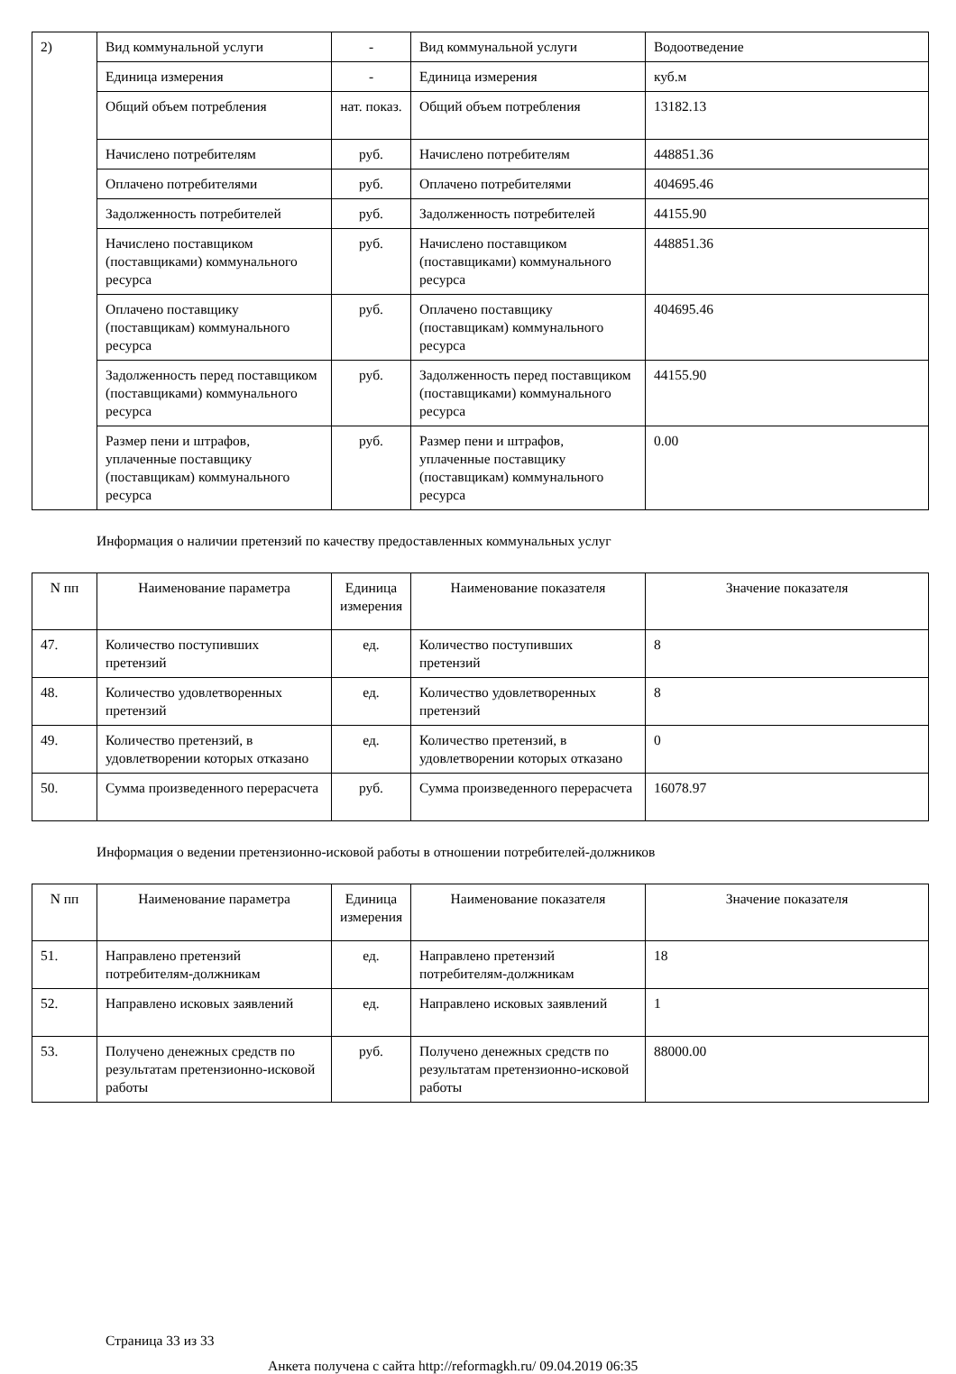| 2) | Вид коммунальной услуги | - | Вид коммунальной услуги | Водоотведение |
| | Единица измерения | - | Единица измерения | куб.м |
| | Общий объем потребления | нат. показ. | Общий объем потребления | 13182.13 |
| | Начислено потребителям | руб. | Начислено потребителям | 448851.36 |
| | Оплачено потребителями | руб. | Оплачено потребителями | 404695.46 |
| | Задолженность потребителей | руб. | Задолженность потребителей | 44155.90 |
| | Начислено поставщиком (поставщиками) коммунального ресурса | руб. | Начислено поставщиком (поставщиками) коммунального ресурса | 448851.36 |
| | Оплачено поставщику (поставщикам) коммунального ресурса | руб. | Оплачено поставщику (поставщикам) коммунального ресурса | 404695.46 |
| | Задолженность перед поставщиком (поставщиками) коммунального ресурса | руб. | Задолженность перед поставщиком (поставщиками) коммунального ресурса | 44155.90 |
| | Размер пени и штрафов, уплаченные поставщику (поставщикам) коммунального ресурса | руб. | Размер пени и штрафов, уплаченные поставщику (поставщикам) коммунального ресурса | 0.00 |
Информация о наличии претензий по качеству предоставленных коммунальных услуг
| N пп | Наименование параметра | Единица измерения | Наименование показателя | Значение показателя |
| --- | --- | --- | --- | --- |
| 47. | Количество поступивших претензий | ед. | Количество поступивших претензий | 8 |
| 48. | Количество удовлетворенных претензий | ед. | Количество удовлетворенных претензий | 8 |
| 49. | Количество претензий, в удовлетворении которых отказано | ед. | Количество претензий, в удовлетворении которых отказано | 0 |
| 50. | Сумма произведенного перерасчета | руб. | Сумма произведенного перерасчета | 16078.97 |
Информация о ведении претензионно-исковой работы в отношении потребителей-должников
| N пп | Наименование параметра | Единица измерения | Наименование показателя | Значение показателя |
| --- | --- | --- | --- | --- |
| 51. | Направлено претензий потребителям-должникам | ед. | Направлено претензий потребителям-должникам | 18 |
| 52. | Направлено исковых заявлений | ед. | Направлено исковых заявлений | 1 |
| 53. | Получено денежных средств по результатам претензионно-исковой работы | руб. | Получено денежных средств по результатам претензионно-исковой работы | 88000.00 |
Страница 33 из 33
Анкета получена с сайта http://reformagkh.ru/ 09.04.2019 06:35